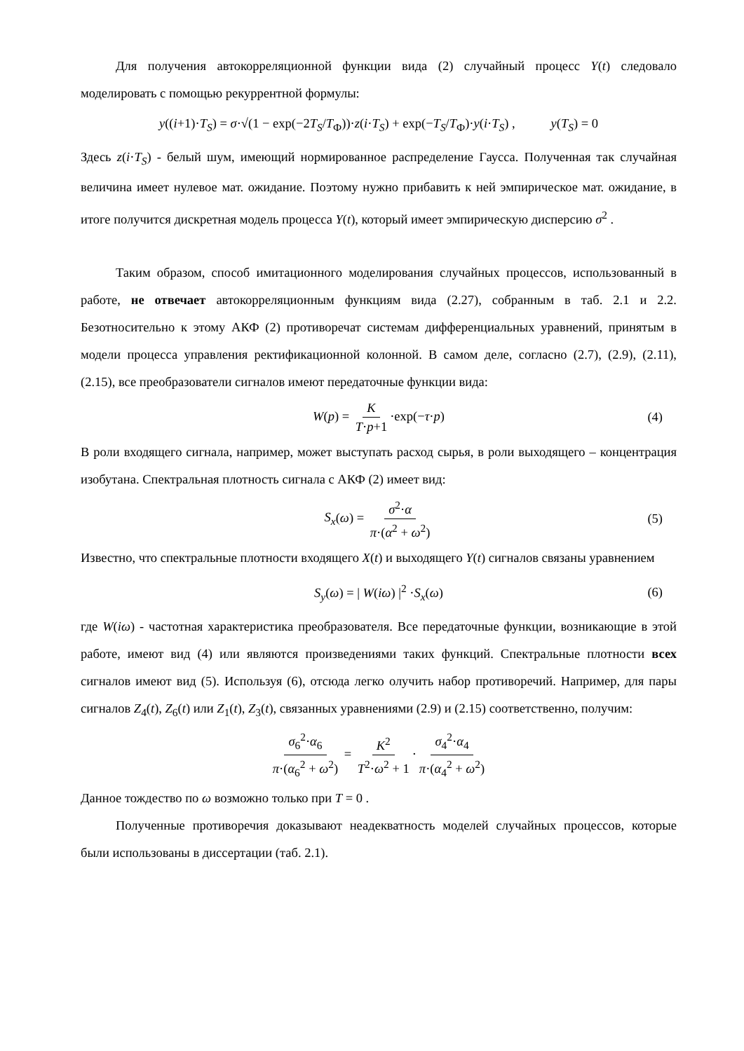Для получения автокорреляционной функции вида (2) случайный процесс Y(t) следовало моделировать с помощью рекуррентной формулы:
y((i+1)·T<sub>S</sub>) = σ·√(1 − exp(−2T<sub>S</sub>/T<sub>Ф</sub>))·z(i·T<sub>S</sub>) + exp(−T<sub>S</sub>/T<sub>Ф</sub>)·y(i·T<sub>S</sub>) , y(T<sub>S</sub>) = 0
Здесь z(i·T<sub>S</sub>) - белый шум, имеющий нормированное распределение Гаусса. Полученная так случайная величина имеет нулевое мат. ожидание. Поэтому нужно прибавить к ней эмпирическое мат. ожидание, в итоге получится дискретная модель процесса Y(t), который имеет эмпирическую дисперсию σ<sup>2</sup> .
Таким образом, способ имитационного моделирования случайных процессов, использованный в работе, не отвечает автокорреляционным функциям вида (2.27), собранным в таб. 2.1 и 2.2. Безотносительно к этому АКФ (2) противоречат системам дифференциальных уравнений, принятым в модели процесса управления ректификационной колонной. В самом деле, согласно (2.7), (2.9), (2.11), (2.15), все преобразователи сигналов имеют передаточные функции вида:
W(p) = K T·p+1 ·exp(−τ·p) (4)
В роли входящего сигнала, например, может выступать расход сырья, в роли выходящего – концентрация изобутана. Спектральная плотность сигнала с АКФ (2) имеет вид:
S<sub>x</sub>(ω) = σ<sup>2</sup>·α π·(α<sup>2</sup> + ω<sup>2</sup>) (5)
Известно, что спектральные плотности входящего X(t) и выходящего Y(t) сигналов связаны уравнением
S<sub>y</sub>(ω) = | W(iω) |<sup>2</sup> ·S<sub>x</sub>(ω) (6)
где W(iω) - частотная характеристика преобразователя. Все передаточные функции, возникающие в этой работе, имеют вид (4) или являются произведениями таких функций. Спектральные плотности всех сигналов имеют вид (5). Используя (6), отсюда легко олучить набор противоречий. Например, для пары сигналов Z<sub>4</sub>(t), Z<sub>6</sub>(t) или Z<sub>1</sub>(t), Z<sub>3</sub>(t), связанных уравнениями (2.9) и (2.15) соответственно, получим:
σ<sub>6</sub><sup>2</sup>·α<sub>6</sub> π·(α<sub>6</sub><sup>2</sup> + ω<sup>2</sup>) = K<sup>2</sup> T<sup>2</sup>·ω<sup>2</sup> + 1 · σ<sub>4</sub><sup>2</sup>·α<sub>4</sub> π·(α<sub>4</sub><sup>2</sup> + ω<sup>2</sup>)
Данное тождество по ω возможно только при T = 0 .
Полученные противоречия доказывают неадекватность моделей случайных процессов, которые были использованы в диссертации (таб. 2.1).